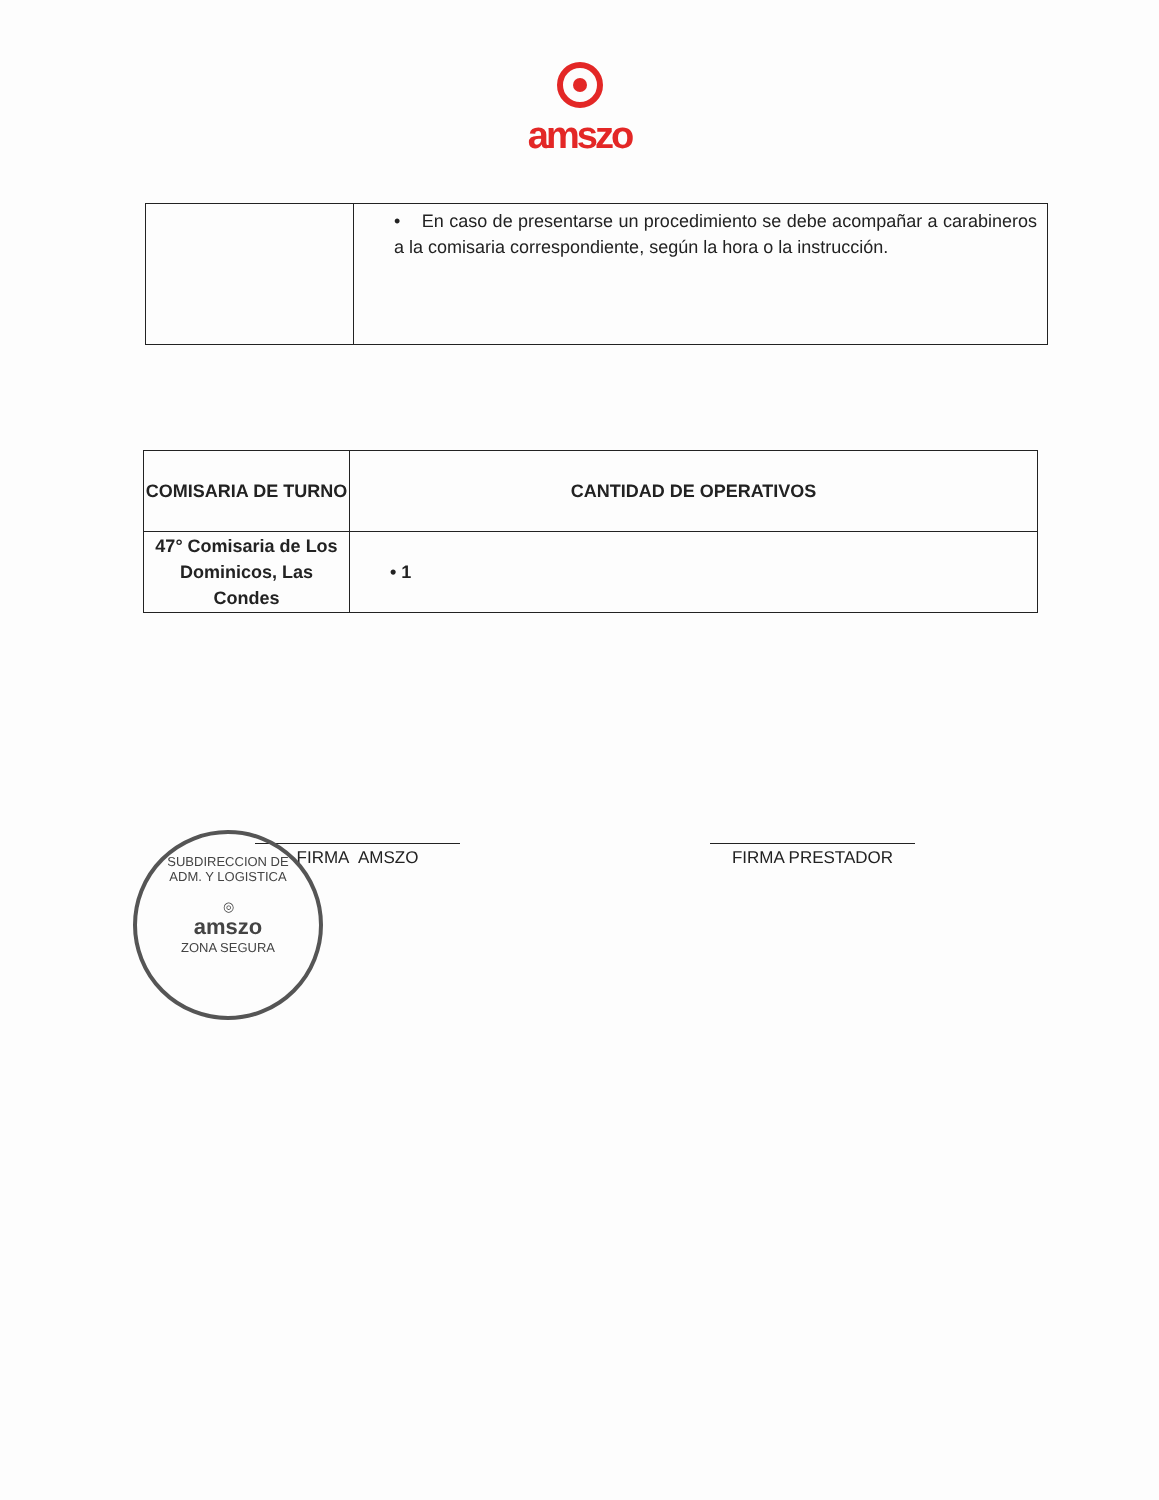amszo
| | • En caso de presentarse un procedimiento se debe acompañar a carabineros a la comisaria correspondiente, según la hora o la instrucción. |
| COMISARIA DE TURNO | CANTIDAD DE OPERATIVOS |
| --- | --- |
| 47° Comisaria de Los Dominicos, Las Condes | • 1 |
SUBDIRECCION DE
ADM. Y LOGISTICA
◎
amszo
ZONA SEGURA
FIRMA AMSZO FIRMA PRESTADOR